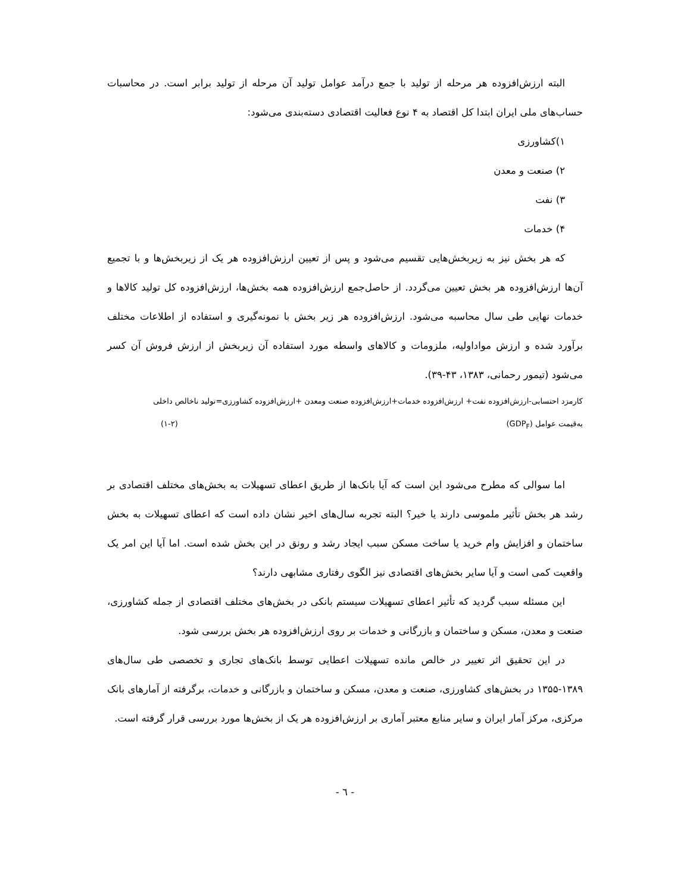البته ارزش‌افزوده هر مرحله از تولید با جمع درآمد عوامل تولید آن مرحله از تولید برابر است. در محاسبات حساب‌های ملی ایران ابتدا کل اقتصاد به ۴ نوع فعالیت اقتصادی دسته‌بندی می‌شود:
۱)کشاورزی
۲) صنعت و معدن
۳) نفت
۴) خدمات
که هر بخش نیز به زیربخش‌هایی تقسیم می‌شود و پس از تعیین ارزش‌افزوده هر یک از زیربخش‌ها و با تجمیع آن‌ها ارزش‌افزوده هر بخش تعیین می‌گردد. از حاصل‌جمع ارزش‌افزوده همه بخش‌ها، ارزش‌افزوده کل تولید کالاها و خدمات نهایی طی سال محاسبه می‌شود. ارزش‌افزوده هر زیر بخش با نمونه‌گیری و استفاده از اطلاعات مختلف برآورد شده و ارزش مواداولیه، ملزومات و کالاهای واسطه مورد استفاده آن زیربخش از ارزش فروش آن کسر می‌شود (تیمور رحمانی، ۱۳۸۳، ۴۳-۳۹).
کارمزد احتسابی-ارزش‌افزوده نفت+ ارزش‌افزوده خدمات+ارزش‌افزوده صنعت ومعدن +ارزش‌افزوده کشاورزی=تولید ناخالص داخلی
به‌قیمت عوامل (GDP<sub>F</sub>) (۱-۲)
اما سوالی که مطرح می‌شود این است که آیا بانک‌ها از طریق اعطای تسهیلات به بخش‌های مختلف اقتصادی بر رشد هر بخش تأثیر ملموسی دارند یا خیر؟ البته تجربه سال‌های اخیر نشان داده است که اعطای تسهیلات به بخش ساختمان و افزایش وام خرید یا ساخت مسکن سبب ایجاد رشد و رونق در این بخش شده است. اما آیا این امر یک واقعیت کمی است و آیا سایر بخش‌های اقتصادی نیز الگوی رفتاری مشابهی دارند؟
این مسئله سبب گردید که تأثیر اعطای تسهیلات سیستم بانکی در بخش‌های مختلف اقتصادی از جمله کشاورزی، صنعت و معدن، مسکن و ساختمان و بازرگانی و خدمات بر روی ارزش‌افزوده هر بخش بررسی شود.
در این تحقیق اثر تغییر در خالص مانده تسهیلات اعطایی توسط بانک‌های تجاری و تخصصی طی سال‌های ۱۳۸۹-۱۳۵۵ در بخش‌های کشاورزی، صنعت و معدن، مسکن و ساختمان و بازرگانی و خدمات، برگرفته از آمارهای بانک مرکزی، مرکز آمار ایران و سایر منابع معتبر آماری بر ارزش‌افزوده هر یک از بخش‌ها مورد بررسی قرار گرفته است.
- ٦ -